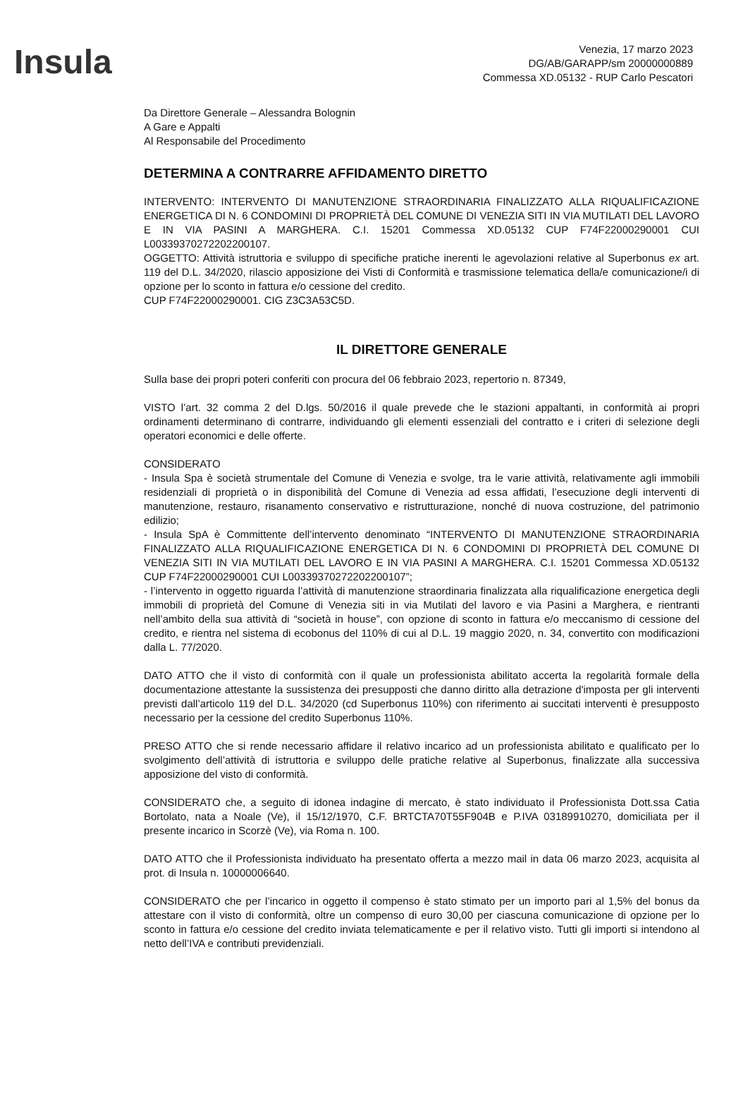Insula
Venezia, 17 marzo 2023
DG/AB/GARAPP/sm 20000000889
Commessa XD.05132 - RUP Carlo Pescatori
Da Direttore Generale – Alessandra Bolognin
A Gare e Appalti
Al Responsabile del Procedimento
DETERMINA A CONTRARRE AFFIDAMENTO DIRETTO
INTERVENTO: INTERVENTO DI MANUTENZIONE STRAORDINARIA FINALIZZATO ALLA RIQUALIFICAZIONE ENERGETICA DI N. 6 CONDOMINI DI PROPRIETÀ DEL COMUNE DI VENEZIA SITI IN VIA MUTILATI DEL LAVORO E IN VIA PASINI A MARGHERA. C.I. 15201 Commessa XD.05132 CUP F74F22000290001 CUI L00339370272202200107.
OGGETTO: Attività istruttoria e sviluppo di specifiche pratiche inerenti le agevolazioni relative al Superbonus ex art. 119 del D.L. 34/2020, rilascio apposizione dei Visti di Conformità e trasmissione telematica della/e comunicazione/i di opzione per lo sconto in fattura e/o cessione del credito.
CUP F74F22000290001. CIG Z3C3A53C5D.
IL DIRETTORE GENERALE
Sulla base dei propri poteri conferiti con procura del 06 febbraio 2023, repertorio n. 87349,
VISTO l’art. 32 comma 2 del D.lgs. 50/2016 il quale prevede che le stazioni appaltanti, in conformità ai propri ordinamenti determinano di contrarre, individuando gli elementi essenziali del contratto e i criteri di selezione degli operatori economici e delle offerte.
CONSIDERATO
- Insula Spa è società strumentale del Comune di Venezia e svolge, tra le varie attività, relativamente agli immobili residenziali di proprietà o in disponibilità del Comune di Venezia ad essa affidati, l’esecuzione degli interventi di manutenzione, restauro, risanamento conservativo e ristrutturazione, nonché di nuova costruzione, del patrimonio edilizio;
- Insula SpA è Committente dell’intervento denominato “INTERVENTO DI MANUTENZIONE STRAORDINARIA FINALIZZATO ALLA RIQUALIFICAZIONE ENERGETICA DI N. 6 CONDOMINI DI PROPRIETÀ DEL COMUNE DI VENEZIA SITI IN VIA MUTILATI DEL LAVORO E IN VIA PASINI A MARGHERA. C.I. 15201 Commessa XD.05132 CUP F74F22000290001 CUI L00339370272202200107”;
- l’intervento in oggetto riguarda l’attività di manutenzione straordinaria finalizzata alla riqualificazione energetica degli immobili di proprietà del Comune di Venezia siti in via Mutilati del lavoro e via Pasini a Marghera, e rientranti nell’ambito della sua attività di “società in house”, con opzione di sconto in fattura e/o meccanismo di cessione del credito, e rientra nel sistema di ecobonus del 110% di cui al D.L. 19 maggio 2020, n. 34, convertito con modificazioni dalla L. 77/2020.
DATO ATTO che il visto di conformità con il quale un professionista abilitato accerta la regolarità formale della documentazione attestante la sussistenza dei presupposti che danno diritto alla detrazione d'imposta per gli interventi previsti dall’articolo 119 del D.L. 34/2020 (cd Superbonus 110%) con riferimento ai succitati interventi è presupposto necessario per la cessione del credito Superbonus 110%.
PRESO ATTO che si rende necessario affidare il relativo incarico ad un professionista abilitato e qualificato per lo svolgimento dell’attività di istruttoria e sviluppo delle pratiche relative al Superbonus, finalizzate alla successiva apposizione del visto di conformità.
CONSIDERATO che, a seguito di idonea indagine di mercato, è stato individuato il Professionista Dott.ssa Catia Bortolato, nata a Noale (Ve), il 15/12/1970, C.F. BRTCTA70T55F904B e P.IVA 03189910270, domiciliata per il presente incarico in Scorzè (Ve), via Roma n. 100.
DATO ATTO che il Professionista individuato ha presentato offerta a mezzo mail in data 06 marzo 2023, acquisita al prot. di Insula n. 10000006640.
CONSIDERATO che per l’incarico in oggetto il compenso è stato stimato per un importo pari al 1,5% del bonus da attestare con il visto di conformità, oltre un compenso di euro 30,00 per ciascuna comunicazione di opzione per lo sconto in fattura e/o cessione del credito inviata telematicamente e per il relativo visto. Tutti gli importi si intendono al netto dell’IVA e contributi previdenziali.